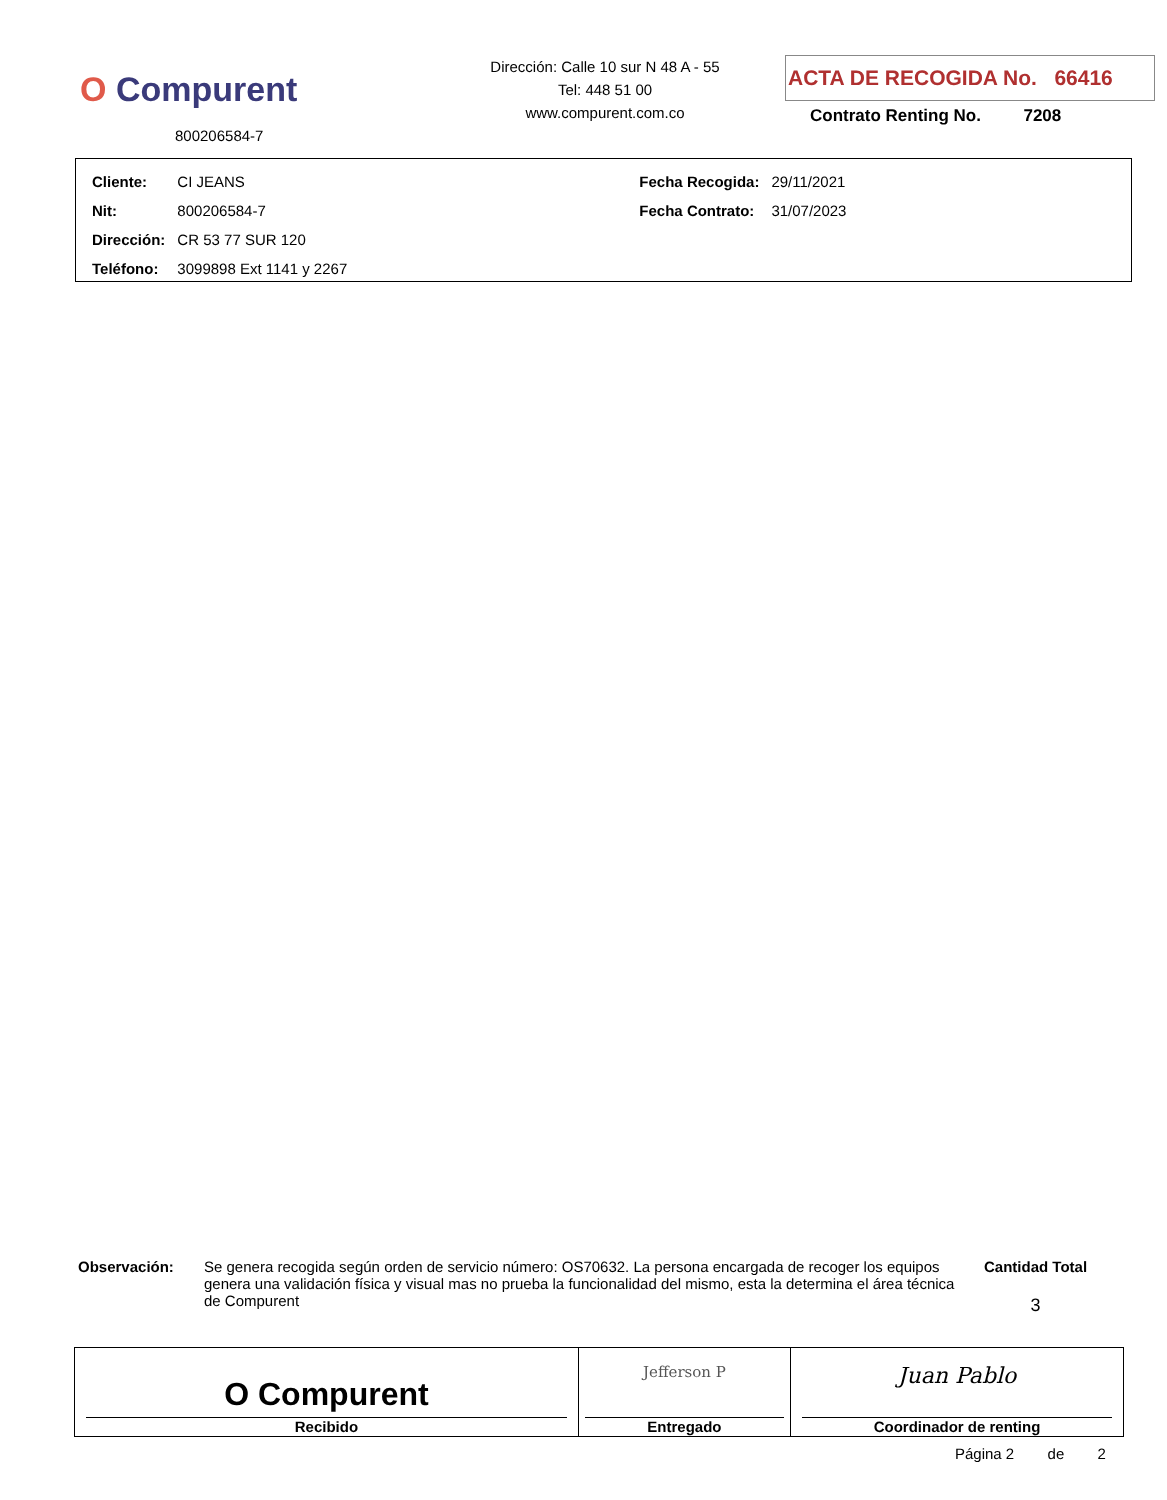O Compurent
800206584-7
Dirección: Calle 10 sur N 48 A - 55
Tel: 448 51 00
www.compurent.com.co
ACTA DE RECOGIDA No. 66416
Contrato Renting No. 7208
| Cliente: | CI JEANS | Fecha Recogida: | 29/11/2021 |
| Nit: | 800206584-7 | Fecha Contrato: | 31/07/2023 |
| Dirección: | CR 53 77 SUR 120 | | |
| Teléfono: | 3099898 Ext 1141 y 2267 | | |
Observación: Se genera recogida según orden de servicio número: OS70632. La persona encargada de recoger los equipos genera una validación física y visual mas no prueba la funcionalidad del mismo, esta la determina el área técnica de Compurent
Cantidad Total
3
| O Compurent Recibido | Jefferson P Entregado | Juan Pablo Coordinador de renting |
Página 2 de 2